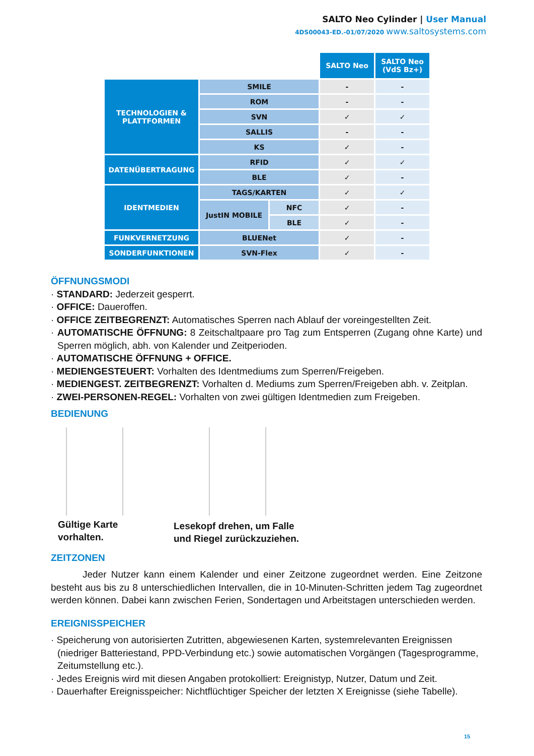SALTO Neo Cylinder | User Manual
4DS00043-ED.-01/07/2020 www.saltosystems.com
| | | | SALTO Neo | SALTO Neo (VdS Bz+) |
| TECHNOLOGIEN & PLATTFORMEN | SMILE | | - | - |
| | ROM | | - | - |
| | SVN | | ✓ | ✓ |
| | SALLIS | | - | - |
| | KS | | ✓ | - |
| DATENÜBERTRAGUNG | RFID | | ✓ | ✓ |
| | BLE | | ✓ | - |
| IDENTMEDIEN | TAGS/KARTEN | | ✓ | ✓ |
| | JustIN MOBILE | NFC | ✓ | - |
| | | BLE | ✓ | - |
| FUNKVERNETZUNG | BLUENet | | ✓ | - |
| SONDERFUNKTIONEN | SVN-Flex | | ✓ | - |
ÖFFNUNGSMODI
· STANDARD: Jederzeit gesperrt.
· OFFICE: Daueroffen.
· OFFICE ZEITBEGRENZT: Automatisches Sperren nach Ablauf der voreingestellten Zeit.
· AUTOMATISCHE ÖFFNUNG: 8 Zeitschaltpaare pro Tag zum Entsperren (Zugang ohne Karte) und Sperren möglich, abh. von Kalender und Zeitperioden.
· AUTOMATISCHE ÖFFNUNG + OFFICE.
· MEDIENGESTEUERT: Vorhalten des Identmediums zum Sperren/Freigeben.
· MEDIENGEST. ZEITBEGRENZT: Vorhalten d. Mediums zum Sperren/Freigeben abh. v. Zeitplan.
· ZWEI-PERSONEN-REGEL: Vorhalten von zwei gültigen Identmedien zum Freigeben.
BEDIENUNG
Gültige Karte
vorhalten.
Lesekopf drehen, um Falle
und Riegel zurückzuziehen.
ZEITZONEN
Jeder Nutzer kann einem Kalender und einer Zeitzone zugeordnet werden. Eine Zeitzone besteht aus bis zu 8 unterschiedlichen Intervallen, die in 10-Minuten-Schritten jedem Tag zugeordnet werden können. Dabei kann zwischen Ferien, Sondertagen und Arbeitstagen unterschieden werden.
EREIGNISSPEICHER
· Speicherung von autorisierten Zutritten, abgewiesenen Karten, systemrelevanten Ereignissen (niedriger Batteriestand, PPD-Verbindung etc.) sowie automatischen Vorgängen (Tagesprogramme, Zeitumstellung etc.).
· Jedes Ereignis wird mit diesen Angaben protokolliert: Ereignistyp, Nutzer, Datum und Zeit.
· Dauerhafter Ereignisspeicher: Nichtflüchtiger Speicher der letzten X Ereignisse (siehe Tabelle).
15